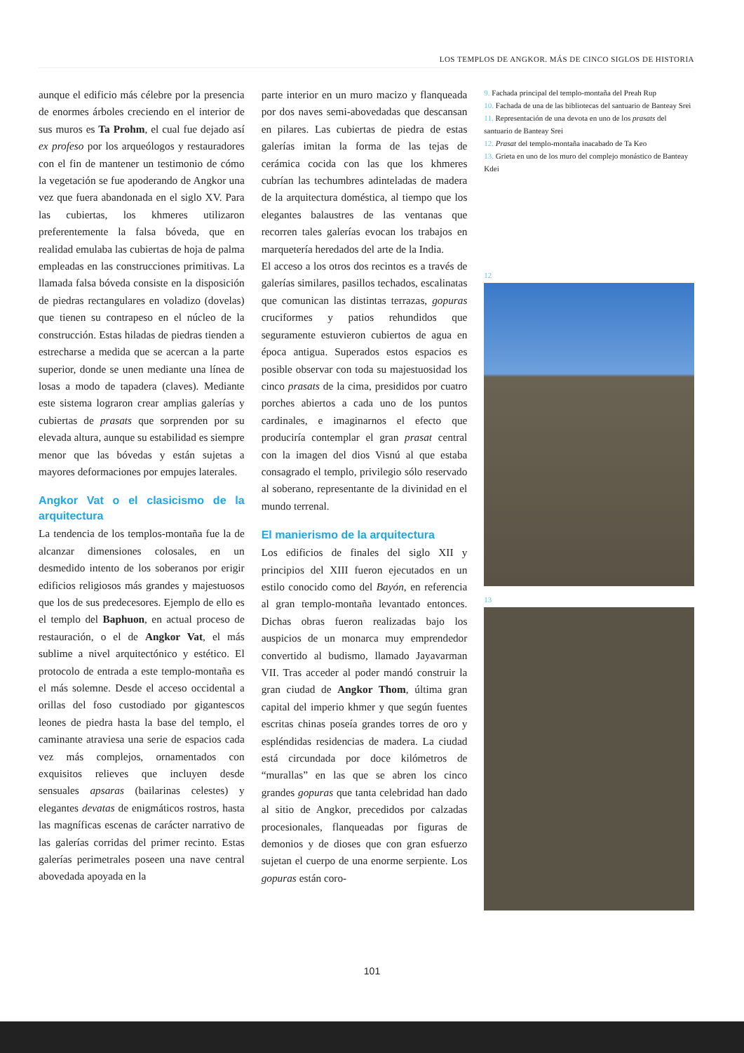LOS TEMPLOS DE ANGKOR. MÁS DE CINCO SIGLOS DE HISTORIA
aunque el edificio más célebre por la presencia de enormes árboles creciendo en el interior de sus muros es Ta Prohm, el cual fue dejado así ex profeso por los arqueólogos y restauradores con el fin de mantener un testimonio de cómo la vegetación se fue apoderando de Angkor una vez que fuera abandonada en el siglo XV. Para las cubiertas, los khmeres utilizaron preferentemente la falsa bóveda, que en realidad emulaba las cubiertas de hoja de palma empleadas en las construcciones primitivas. La llamada falsa bóveda consiste en la disposición de piedras rectangulares en voladizo (dovelas) que tienen su contrapeso en el núcleo de la construcción. Estas hiladas de piedras tienden a estrecharse a medida que se acercan a la parte superior, donde se unen mediante una línea de losas a modo de tapadera (claves). Mediante este sistema lograron crear amplias galerías y cubiertas de prasats que sorprenden por su elevada altura, aunque su estabilidad es siempre menor que las bóvedas y están sujetas a mayores deformaciones por empujes laterales.
Angkor Vat o el clasicismo de la arquitectura
La tendencia de los templos-montaña fue la de alcanzar dimensiones colosales, en un desmedido intento de los soberanos por erigir edificios religiosos más grandes y majestuosos que los de sus predecesores. Ejemplo de ello es el templo del Baphuon, en actual proceso de restauración, o el de Angkor Vat, el más sublime a nivel arquitectónico y estético. El protocolo de entrada a este templo-montaña es el más solemne. Desde el acceso occidental a orillas del foso custodiado por gigantescos leones de piedra hasta la base del templo, el caminante atraviesa una serie de espacios cada vez más complejos, ornamentados con exquisitos relieves que incluyen desde sensuales apsaras (bailarinas celestes) y elegantes devatas de enigmáticos rostros, hasta las magníficas escenas de carácter narrativo de las galerías corridas del primer recinto. Estas galerías perimetrales poseen una nave central abovedada apoyada en la
parte interior en un muro macizo y flanqueada por dos naves semi-abovedadas que descansan en pilares. Las cubiertas de piedra de estas galerías imitan la forma de las tejas de cerámica cocida con las que los khmeres cubrían las techumbres adinteladas de madera de la arquitectura doméstica, al tiempo que los elegantes balaustres de las ventanas que recorren tales galerías evocan los trabajos en marquetería heredados del arte de la India.
El acceso a los otros dos recintos es a través de galerías similares, pasillos techados, escalinatas que comunican las distintas terrazas, gopuras cruciformes y patios rehundidos que seguramente estuvieron cubiertos de agua en época antigua. Superados estos espacios es posible observar con toda su majestuosidad los cinco prasats de la cima, presididos por cuatro porches abiertos a cada uno de los puntos cardinales, e imaginarnos el efecto que produciría contemplar el gran prasat central con la imagen del dios Visnú al que estaba consagrado el templo, privilegio sólo reservado al soberano, representante de la divinidad en el mundo terrenal.
El manierismo de la arquitectura
Los edificios de finales del siglo XII y principios del XIII fueron ejecutados en un estilo conocido como del Bayón, en referencia al gran templo-montaña levantado entonces. Dichas obras fueron realizadas bajo los auspicios de un monarca muy emprendedor convertido al budismo, llamado Jayavarman VII. Tras acceder al poder mandó construir la gran ciudad de Angkor Thom, última gran capital del imperio khmer y que según fuentes escritas chinas poseía grandes torres de oro y espléndidas residencias de madera. La ciudad está circundada por doce kilómetros de “murallas” en las que se abren los cinco grandes gopuras que tanta celebridad han dado al sitio de Angkor, precedidos por calzadas procesionales, flanqueadas por figuras de demonios y de dioses que con gran esfuerzo sujetan el cuerpo de una enorme serpiente. Los gopuras están coro-
9. Fachada principal del templo-montaña del Preah Rup
10. Fachada de una de las bibliotecas del santuario de Banteay Srei
11. Representación de una devota en uno de los prasats del santuario de Banteay Srei
12. Prasat del templo-montaña inacabado de Ta Keo
13. Grieta en uno de los muro del complejo monástico de Banteay Kdei
12
13
101